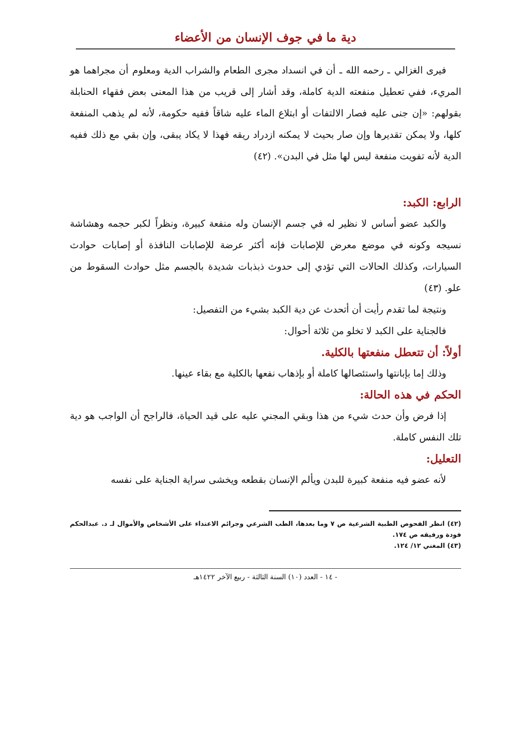دية ما في جوف الإنسان من الأعضاء
فيرى الغزالي ـ رحمه الله ـ أن في انسداد مجرى الطعام والشراب الدية ومعلوم أن مجراهما هو المريء، ففي تعطيل منفعته الدية كاملة، وقد أشار إلى قريب من هذا المعنى بعض فقهاء الحنابلة بقولهم: «إن جنى عليه فصار الالتفات أو ابتلاع الماء عليه شاقاً ففيه حكومة، لأنه لم يذهب المنفعة كلها، ولا يمكن تقديرها وإن صار بحيث لا يمكنه ازدراد ريقه فهذا لا يكاد يبقى، وإن بقي مع ذلك ففيه الدية لأنه تفويت منفعة ليس لها مثل في البدن». (٤٢)
الرابع: الكبد:
والكبد عضو أساس لا نظير له في جسم الإنسان وله منفعة كبيرة، ونظراً لكبر حجمه وهشاشة نسيجه وكونه في موضع معرض للإصابات فإنه أكثر عرضة للإصابات النافذة أو إصابات حوادث السيارات، وكذلك الحالات التي تؤدي إلى حدوث ذبذبات شديدة بالجسم مثل حوادث السقوط من علو. (٤٣)
ونتيجة لما تقدم رأيت أن أتحدث عن دية الكبد بشيء من التفصيل:
فالجناية على الكبد لا تخلو من ثلاثة أحوال:
أولاً: أن تتعطل منفعتها بالكلية.
وذلك إما بإبانتها واستئصالها كاملة أو بإذهاب نفعها بالكلية مع بقاء عينها.
الحكم في هذه الحالة:
إذا فرض وأن حدث شيء من هذا وبقي المجني عليه على قيد الحياة، فالراجح أن الواجب هو دية تلك النفس كاملة.
التعليل:
لأنه عضو فيه منفعة كبيرة للبدن ويألم الإنسان بقطعه ويخشى سراية الجناية على نفسه
(٤٢) انظر الفحوص الطبية الشرعية ص ٧ وما بعدها، الطب الشرعي وجرائم الاعتداء على الأشخاص والأموال لـ د. عبدالحكم فودة ورفيقه ص ١٧٤.
(٤٣) المغني ١٢/ ١٢٤.
- ١٤ - العدد (١٠) السنة الثالثة - ربيع الآخر ١٤٢٢هـ